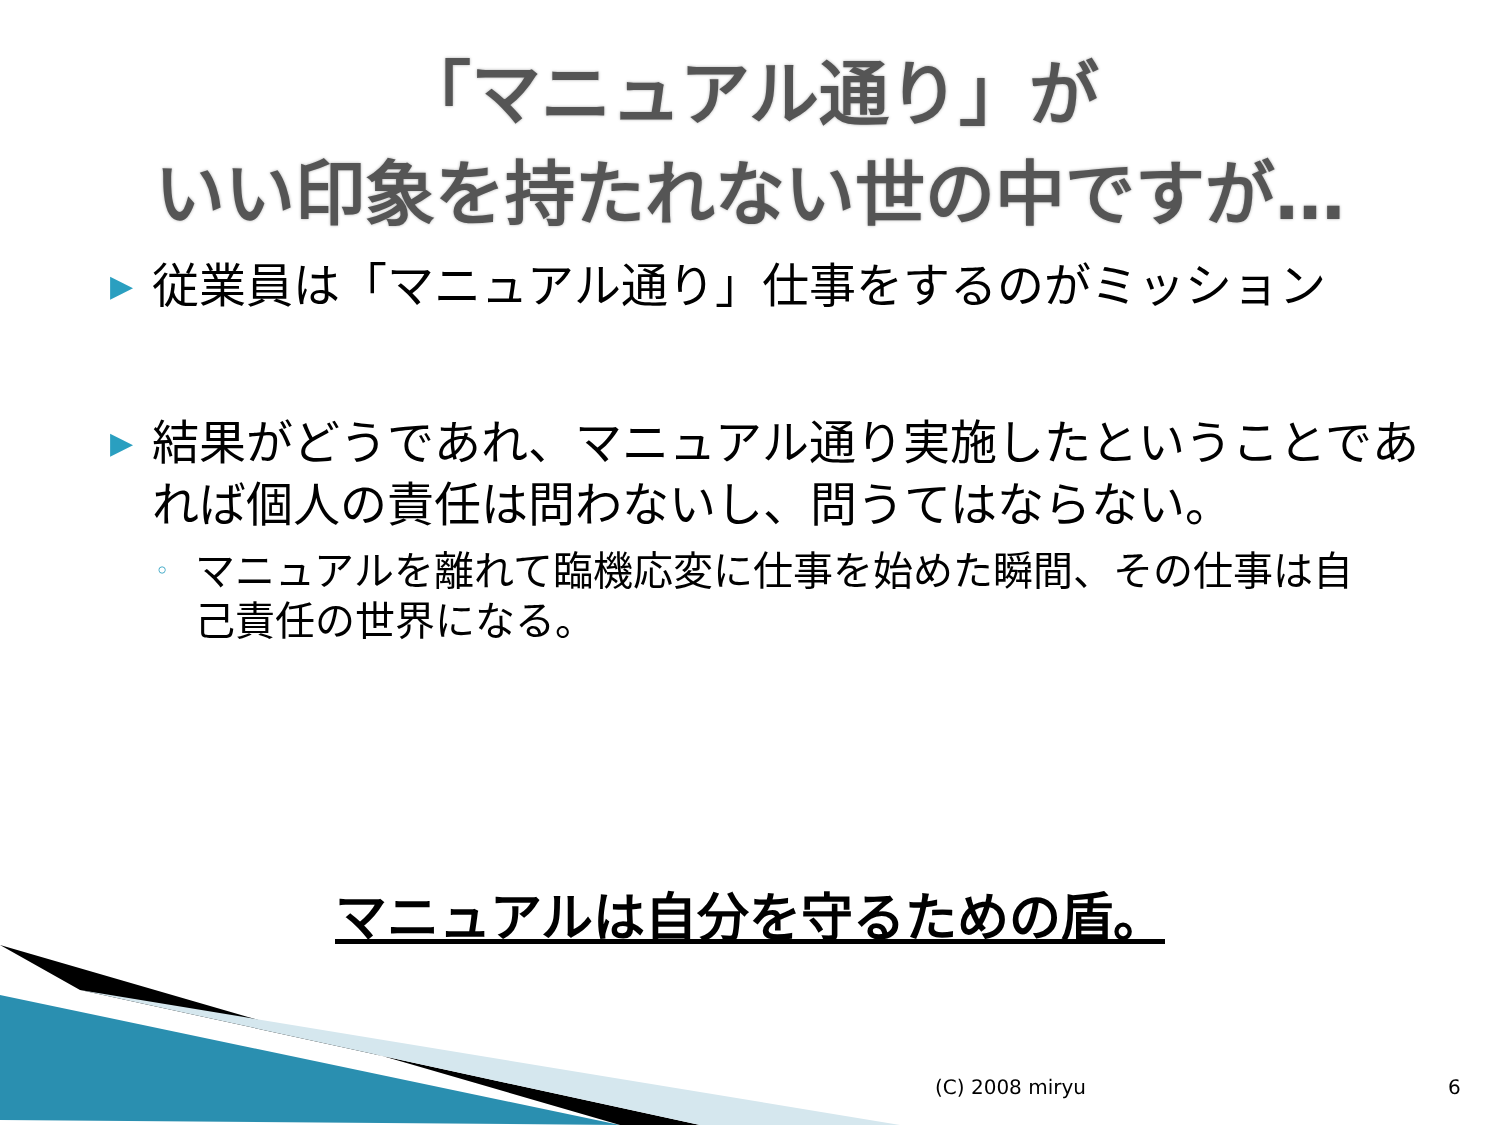「マニュアル通り」が
いい印象を持たれない世の中ですが…
▶ 従業員は「マニュアル通り」仕事をするのがミッション
▶ 結果がどうであれ、マニュアル通り実施したということであれば個人の責任は問わないし、問うてはならない。
◦ マニュアルを離れて臨機応変に仕事を始めた瞬間、その仕事は自己責任の世界になる。
マニュアルは自分を守るための盾。
(C) 2008 miryu 6